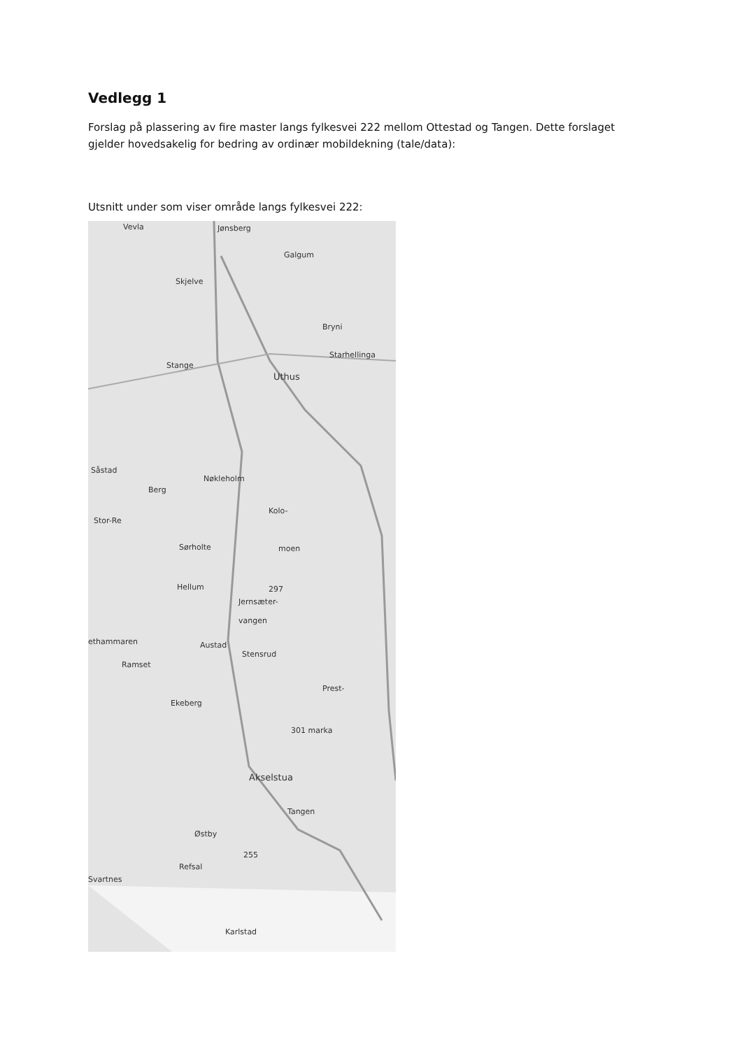Vedlegg 1
Forslag på plassering av fire master langs fylkesvei 222 mellom Ottestad og Tangen. Dette forslaget gjelder hovedsakelig for bedring av ordinær mobildekning (tale/data):
Utsnitt under som viser område langs fylkesvei 222:
Vevla Jønsberg
Galgum
Skjelve
Bryni
Starhellinga
Stange
Uthus
Såstad
Nøkleholm
Berg
Kolo-
Stor-Re
Sørholte moen
Hellum 297
Jernsæter-
vangen
ethammaren Austad
Stensrud
Ramset
Prest-
Ekeberg
301 marka
Akselstua
Tangen
Østby
255
Refsal
Svartnes
Karlstad